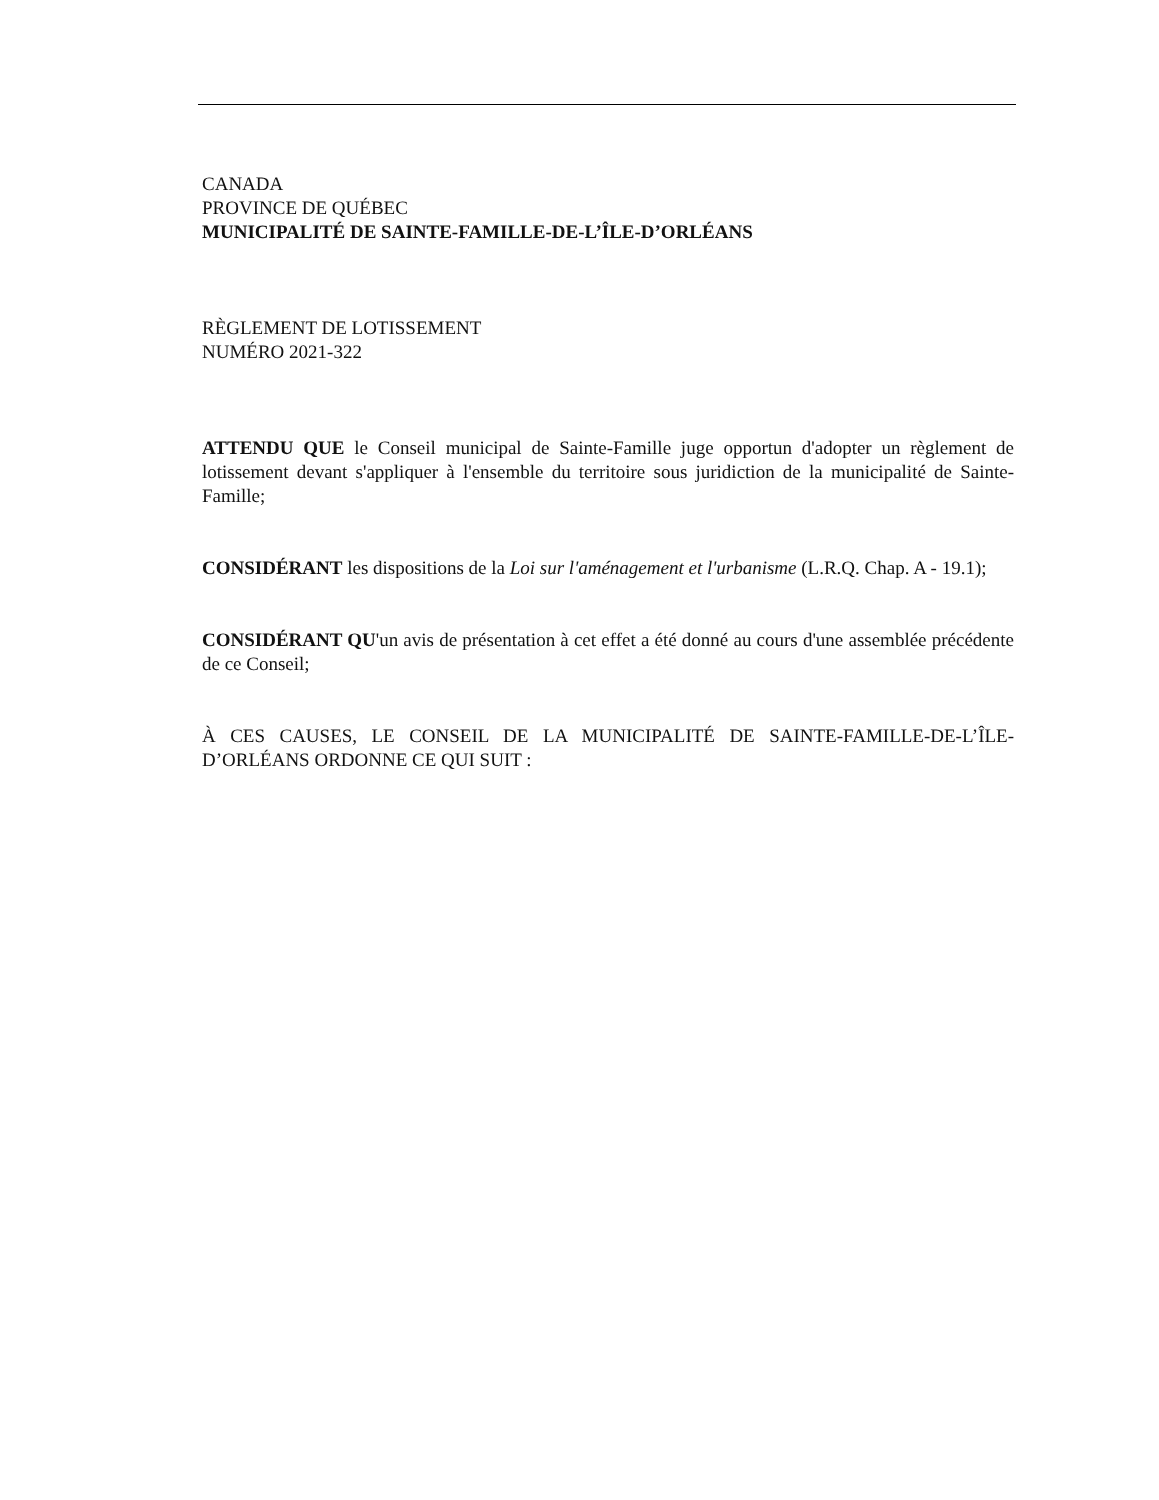CANADA
PROVINCE DE QUÉBEC
MUNICIPALITÉ DE SAINTE-FAMILLE-DE-L’ÎLE-D’ORLÉANS
RÈGLEMENT DE LOTISSEMENT
NUMÉRO 2021-322
ATTENDU QUE le Conseil municipal de Sainte-Famille juge opportun d'adopter un règlement de lotissement devant s'appliquer à l'ensemble du territoire sous juridiction de la municipalité de Sainte-Famille;
CONSIDÉRANT les dispositions de la Loi sur l'aménagement et l'urbanisme (L.R.Q. Chap. A - 19.1);
CONSIDÉRANT QU'un avis de présentation à cet effet a été donné au cours d'une assemblée précédente de ce Conseil;
À CES CAUSES, LE CONSEIL DE LA MUNICIPALITÉ DE SAINTE-FAMILLE-DE-L’ÎLE-D’ORLÉANS ORDONNE CE QUI SUIT :